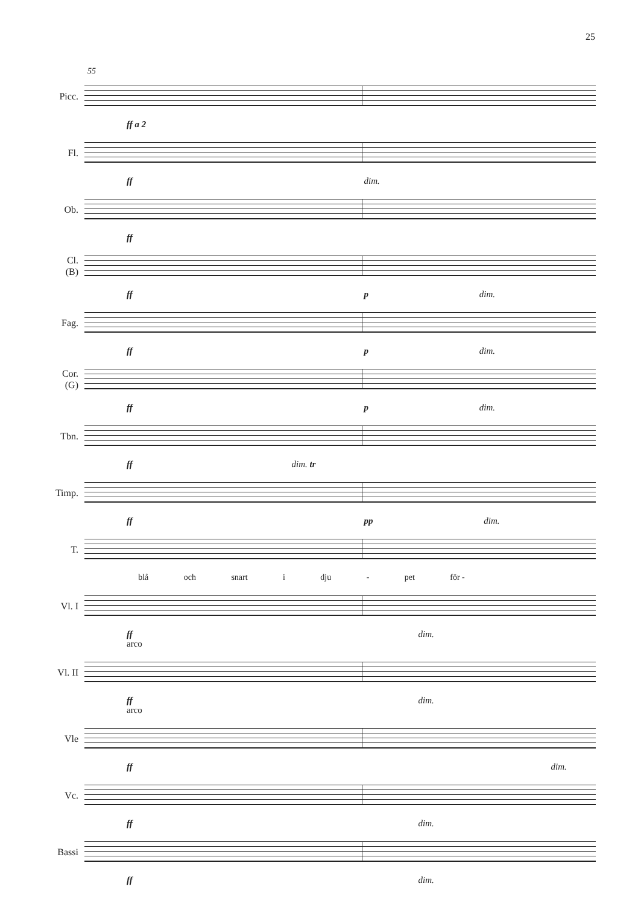25
55
Picc.
ff a 2
Fl.
ff dim.
Ob.
ff
Cl.
(B)
ff p dim.
Fag.
ff p dim.
Cor.
(G)
ff p dim.
Tbn.
ff dim. tr
Timp.
ff pp dim.
T.
blå och snart i dju - pet för -
Vl. I
ff dim.
arco
Vl. II
ff dim.
arco
Vle
ff dim.
Vc.
ff dim.
Bassi
ff dim.